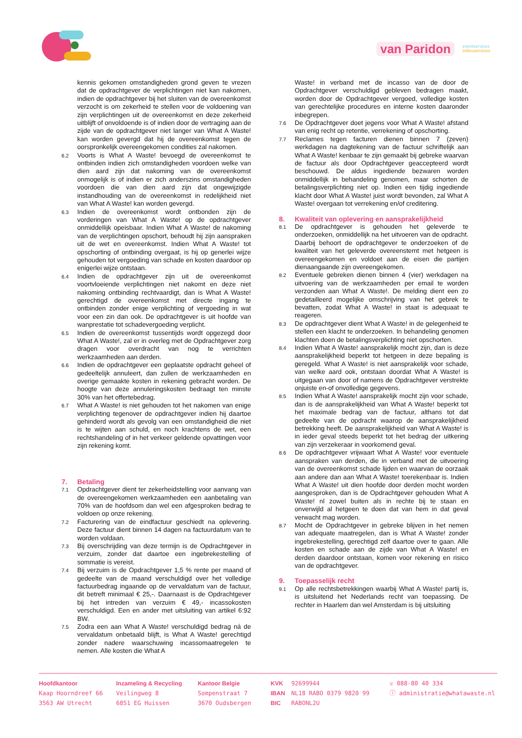van Paridon
eventservices
milieuservices
kennis gekomen omstandigheden grond geven te vrezen dat de opdrachtgever de verplichtingen niet kan nakomen, indien de opdrachtgever bij het sluiten van de overeenkomst verzocht is om zekerheid te stellen voor de voldoening van zijn verplichtingen uit de overeenkomst en deze zekerheid uitblijft of onvoldoende is of indien door de vertraging aan de zijde van de opdrachtgever niet langer van What A Waste! kan worden gevergd dat hij de overeenkomst tegen de oorspronkelijk overeengekomen condities zal nakomen.
6.2 Voorts is What A Waste! bevoegd de overeenkomst te ontbinden indien zich omstandigheden voordoen welke van dien aard zijn dat nakoming van de overeenkomst onmogelijk is of indien er zich anderszins omstandigheden voordoen die van dien aard zijn dat ongewijzigde instandhouding van de overeenkomst in redelijkheid niet van What A Waste! kan worden gevergd.
6.3 Indien de overeenkomst wordt ontbonden zijn de vorderingen van What A Waste! op de opdrachtgever onmiddellijk opeisbaar. Indien What A Waste! de nakoming van de verplichtingen opschort, behoudt hij zijn aanspraken uit de wet en overeenkomst. Indien What A Waste! tot opschorting of ontbinding overgaat, is hij op generlei wijze gehouden tot vergoeding van schade en kosten daardoor op enigerlei wijze ontstaan.
6.4 Indien de opdrachtgever zijn uit de overeenkomst voortvloeiende verplichtingen niet nakomt en deze niet nakoming ontbinding rechtvaardigt, dan is What A Waste! gerechtigd de overeenkomst met directe ingang te ontbinden zonder enige verplichting of vergoeding in wat voor een zin dan ook. De opdrachtgever is uit hoofde van wanprestatie tot schadevergoeding verplicht.
6.5 Indien de overeenkomst tussentijds wordt opgezegd door What A Waste!, zal er in overleg met de Opdrachtgever zorg dragen voor overdracht van nog te verrichten werkzaamheden aan derden.
6.6 Indien de opdrachtgever een geplaatste opdracht geheel of gedeeltelijk annuleert, dan zullen de werkzaamheden en overige gemaakte kosten in rekening gebracht worden. De hoogte van deze annuleringskosten bedraagt ten minste 30% van het offertebedrag.
6.7 What A Waste! is niet gehouden tot het nakomen van enige verplichting tegenover de opdrachtgever indien hij daartoe gehinderd wordt als gevolg van een omstandigheid die niet is te wijten aan schuld, en noch krachtens de wet, een rechtshandeling of in het verkeer geldende opvattingen voor zijn rekening komt.
7. Betaling
7.1 Opdrachtgever dient ter zekerheidstelling voor aanvang van de overeengekomen werkzaamheden een aanbetaling van 70% van de hoofdsom dan wel een afgesproken bedrag te voldoen op onze rekening.
7.2 Facturering van de eindfactuur geschiedt na oplevering. Deze factuur dient binnen 14 dagen na factuurdatum van te worden voldaan.
7.3 Bij overschrijding van deze termijn is de Opdrachtgever in verzuim, zonder dat daartoe een ingebrekestelling of sommatie is vereist.
7.4 Bij verzuim is de Opdrachtgever 1,5 % rente per maand of gedeelte van de maand verschuldigd over het volledige factuurbedrag ingaande op de vervaldatum van de factuur, dit betreft minimaal € 25,-. Daarnaast is de Opdrachtgever bij het intreden van verzuim € 49,- incassokosten verschuldigd. Een en ander met uitsluiting van artikel 6:92 BW.
7.5 Zodra een aan What A Waste! verschuldigd bedrag ná de vervaldatum onbetaald blijft, is What A Waste! gerechtigd zonder nadere waarschuwing incassomaatregelen te nemen. Alle kosten die What A
Waste! in verband met de incasso van de door de Opdrachtgever verschuldigd gebleven bedragen maakt, worden door de Opdrachtgever vergoed, volledige kosten van gerechtelijke procedures en interne kosten daaronder inbegrepen.
7.6 De Opdrachtgever doet jegens voor What A Waste! afstand van enig recht op retentie, verrekening of opschorting.
7.7 Reclames tegen facturen dienen binnen 7 (zeven) werkdagen na dagtekening van de factuur schriftelijk aan What A Waste! kenbaar te zijn gemaakt bij gebreke waarvan de factuur als door Opdrachtgever geaccepteerd wordt beschouwd. De aldus ingediende bezwaren worden onmiddellijk in behandeling genomen, maar schorten de betalingsverplichting niet op. Indien een tijdig ingediende klacht door What A Waste! juist wordt bevonden, zal What A Waste! overgaan tot verrekening en/of creditering.
8. Kwaliteit van oplevering en aansprakelijkheid
8.1 De opdrachtgever is gehouden het geleverde te onderzoeken, onmiddellijk na het uitvoeren van de opdracht. Daarbij behoort de opdrachtgever te onderzoeken of de kwaliteit van het geleverde overeenstemt met hetgeen is overeengekomen en voldoet aan de eisen die partijen dienaangaande zijn overeengekomen.
8.2 Eventuele gebreken dienen binnen 4 (vier) werkdagen na uitvoering van de werkzaamheden per email te worden verzonden aan What A Waste!. De melding dient een zo gedetailleerd mogelijke omschrijving van het gebrek te bevatten, zodat What A Waste! in staat is adequaat te reageren.
8.3 De opdrachtgever dient What A Waste! in de gelegenheid te stellen een klacht te onderzoeken. In behandeling genomen klachten doen de betalingsverplichting niet opschorten.
8.4 Indien What A Waste! aansprakelijk mocht zijn, dan is deze aansprakelijkheid beperkt tot hetgeen in deze bepaling is geregeld. What A Waste! is niet aansprakelijk voor schade, van welke aard ook, ontstaan doordat What A Waste! is uitgegaan van door of namens de Opdrachtgever verstrekte onjuiste en-of onvolledige gegevens.
8.5 Indien What A Waste! aansprakelijk mocht zijn voor schade, dan is de aansprakelijkheid van What A Waste! beperkt tot het maximale bedrag van de factuur, althans tot dat gedeelte van de opdracht waarop de aansprakelijkheid betrekking heeft. De aansprakelijkheid van What A Waste! is in ieder geval steeds beperkt tot het bedrag der uitkering van zijn verzekeraar in voorkomend geval.
8.6 De opdrachtgever vrijwaart What A Waste! voor eventuele aanspraken van derden, die in verband met de uitvoering van de overeenkomst schade lijden en waarvan de oorzaak aan andere dan aan What A Waste! toerekenbaar is. Indien What A Waste! uit dien hoofde door derden mocht worden aangesproken, dan is de Opdrachtgever gehouden What A Waste! nl zowel buiten als in rechte bij te staan en onverwijld al hetgeen te doen dat van hem in dat geval verwacht mag worden.
8.7 Mocht de Opdrachtgever in gebreke blijven in het nemen van adequate maatregelen, dan is What A Waste! zonder ingebrekestelling, gerechtigd zelf daartoe over te gaan. Alle kosten en schade aan de zijde van What A Waste! en derden daardoor ontstaan, komen voor rekening en risico van de opdrachtgever.
9. Toepasselijk recht
9.1 Op alle rechtsbetrekkingen waarbij What A Waste! partij is, is uitsluitend het Nederlands recht van toepassing. De rechter in Haarlem dan wel Amsterdam is bij uitsluiting
Hoofdkantoor
Kaap Hoorndreef 66
3563 AW Utrecht
Inzameling & Recycling
Veilingweg 8
6851 EG Huissen
Kantoor Belgie
Sompenstraat 7
3670 Oudsbergen
KVK
IBAN
BIC
92699944
NL18 RABO 0379 9820 99
RABONL2U
☏ 088-80 40 334
ⓘ administratie@whatawaste.nl